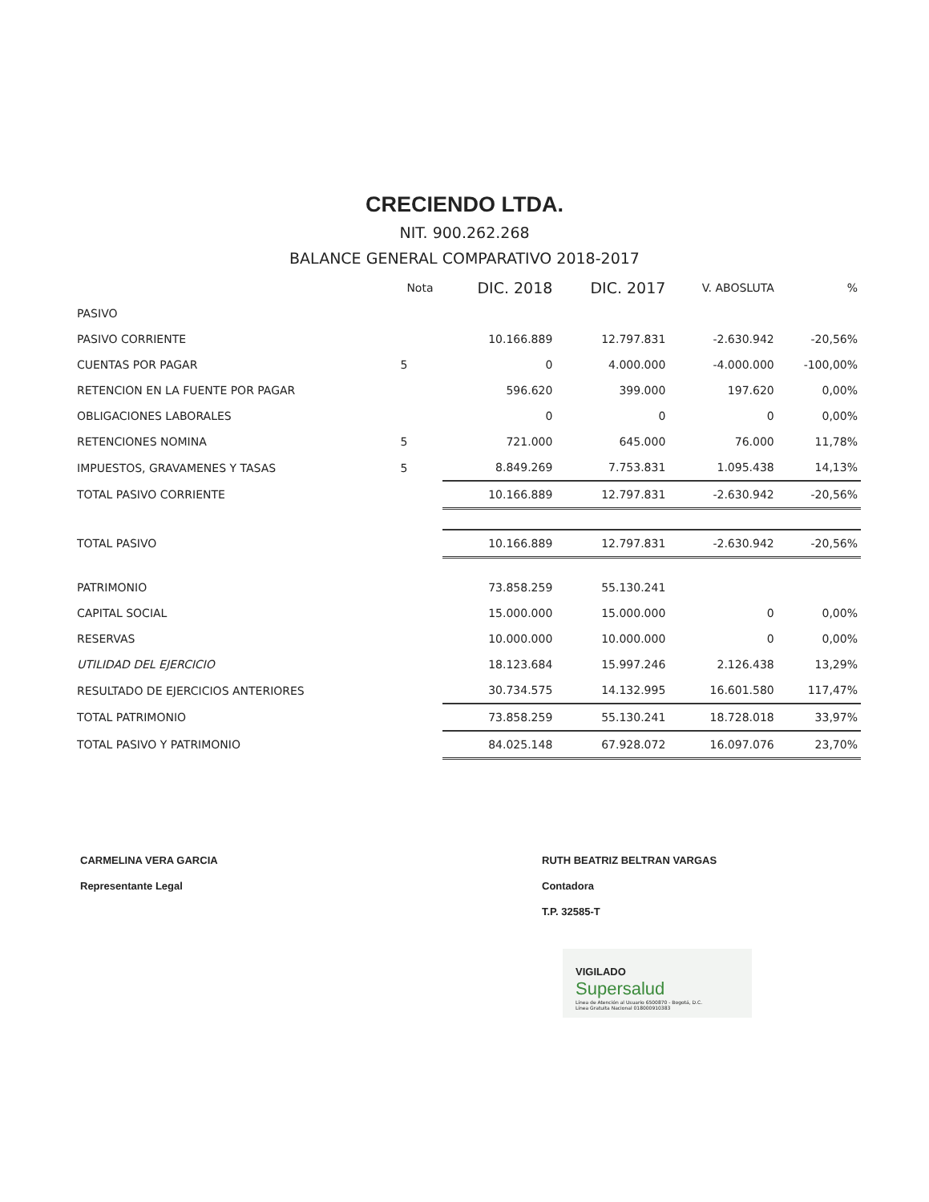CRECIENDO LTDA.
NIT. 900.262.268
BALANCE GENERAL COMPARATIVO 2018-2017
| | Nota | DIC. 2018 | DIC. 2017 | V. ABOSLUTA | % |
| --- | --- | --- | --- | --- | --- |
| PASIVO | | | | | |
| PASIVO CORRIENTE | | 10.166.889 | 12.797.831 | -2.630.942 | -20,56% |
| CUENTAS POR PAGAR | 5 | 0 | 4.000.000 | -4.000.000 | -100,00% |
| RETENCION EN LA FUENTE POR PAGAR | | 596.620 | 399.000 | 197.620 | 0,00% |
| OBLIGACIONES LABORALES | | 0 | 0 | 0 | 0,00% |
| RETENCIONES NOMINA | 5 | 721.000 | 645.000 | 76.000 | 11,78% |
| IMPUESTOS, GRAVAMENES Y TASAS | 5 | 8.849.269 | 7.753.831 | 1.095.438 | 14,13% |
| TOTAL PASIVO CORRIENTE | | 10.166.889 | 12.797.831 | -2.630.942 | -20,56% |
| TOTAL PASIVO | | 10.166.889 | 12.797.831 | -2.630.942 | -20,56% |
| PATRIMONIO | | 73.858.259 | 55.130.241 | | |
| CAPITAL SOCIAL | | 15.000.000 | 15.000.000 | 0 | 0,00% |
| RESERVAS | | 10.000.000 | 10.000.000 | 0 | 0,00% |
| UTILIDAD DEL EJERCICIO | | 18.123.684 | 15.997.246 | 2.126.438 | 13,29% |
| RESULTADO DE EJERCICIOS ANTERIORES | | 30.734.575 | 14.132.995 | 16.601.580 | 117,47% |
| TOTAL PATRIMONIO | | 73.858.259 | 55.130.241 | 18.728.018 | 33,97% |
| TOTAL PASIVO Y PATRIMONIO | | 84.025.148 | 67.928.072 | 16.097.076 | 23,70% |
CARMELINA VERA GARCIA
Representante Legal
RUTH BEATRIZ BELTRAN VARGAS
Contadora
T.P. 32585-T
VIGILADO
Supersalud
Línea de Atención al Usuario 6500870 - Bogotá, D.C.
Línea Gratuita Nacional 018000910383